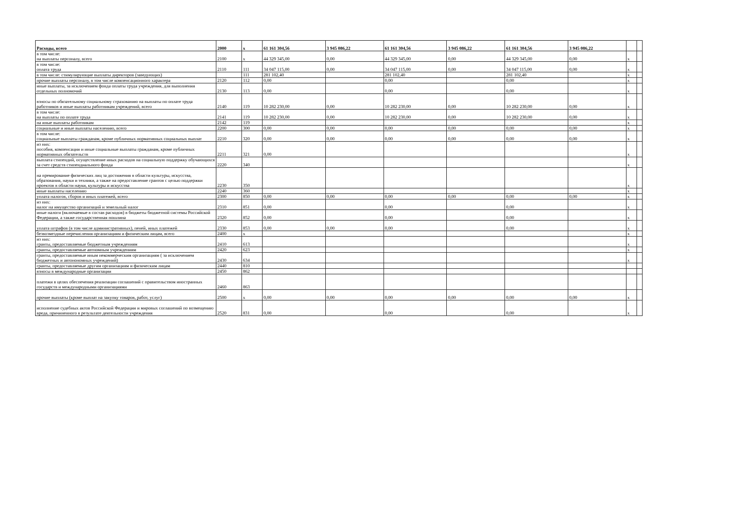| Расходы, всего | 2000 | x | 61 161 304,56 | 3 945 086,22 | 61 161 304,56 | 3 945 086,22 | 61 161 304,56 | 3 945 086,22 | | |
| в том числе: на выплаты персоналу, всего | 2100 | x | 44 329 345,00 | 0,00 | 44 329 345,00 | 0,00 | 44 329 345,00 | 0,00 | x | |
| в том числе: оплата труда | 2110 | 111 | 34 047 115,00 | 0,00 | 34 047 115,00 | 0,00 | 34 047 115,00 | 0,00 | x | |
| в том числе: стимулирующие выплаты директоров (заведующих) | | 111 | 281 102,40 | | 281 102,40 | | 281 102,40 | | x | |
| прочие выплаты персоналу, в том числе компенсационного характера | 2120 | 112 | 0,00 | | 0,00 | | 0,00 | | x | |
| иные выплаты, за исключением фонда оплаты труда учреждения, для выполнения отдельных полномочий | 2130 | 113 | 0,00 | | 0,00 | | 0,00 | | x | |
| взносы по обязательному социальному страхованию на выплаты по оплате труда работников и иные выплаты работникам учреждений, всего | 2140 | 119 | 10 282 230,00 | 0,00 | 10 282 230,00 | 0,00 | 10 282 230,00 | 0,00 | x | |
| в том числе: на выплаты по оплате труда | 2141 | 119 | 10 282 230,00 | 0,00 | 10 282 230,00 | 0,00 | 10 282 230,00 | 0,00 | x | |
| на иные выплаты работникам | 2142 | 119 | | | | | | | x | |
| социальные и иные выплаты населению, всего | 2200 | 300 | 0,00 | 0,00 | 0,00 | 0,00 | 0,00 | 0,00 | x | |
| в том числе: социальные выплаты гражданам, кроме публичных нормативных социальных выплат | 2210 | 320 | 0,00 | 0,00 | 0,00 | 0,00 | 0,00 | 0,00 | x | |
| из них: пособия, компенсации и иные социальные выплаты гражданам, кроме публичных нормативных обязательств | 2211 | 321 | 0,00 | | | | | | x | |
| выплата стипендий, осуществление иных расходов на социальную поддержку обучающихся за счет средств стипендиального фонда | 2220 | 340 | | | | | | | x | |
| на премирование физических лиц за достижения в области культуры, искусства, образования, науки и техники, а также на предоставление грантов с целью поддержки проектов в области науки, культуры и искусства | 2230 | 350 | | | | | | | x | |
| иные выплаты населению | 2240 | 360 | | | | | | | x | |
| уплата налогов, сборов и иных платежей, всего | 2300 | 850 | 0,00 | 0,00 | 0,00 | 0,00 | 0,00 | 0,00 | x | |
| из них: налог на имущество организаций и земельный налог | 2310 | 851 | 0,00 | | 0,00 | | 0,00 | | x | |
| иные налоги (включаемые в состав расходов) в бюджеты бюджетной системы Российской Федерации, а также государственная пошлина | 2320 | 852 | 0,00 | | 0,00 | | 0,00 | | x | |
| уплата штрафов (в том числе административных), пеней, иных платежей | 2330 | 853 | 0,00 | 0,00 | 0,00 | | 0,00 | | x | |
| безвозмездные перечисления организациям и физическим лицам, всего | 2400 | x | | | | | | | x | |
| из них: гранты, предоставляемые бюджетным учреждениям | 2410 | 613 | | | | | | | x | |
| гранты, предоставляемые автномным учреждениям | 2420 | 623 | | | | | | | x | |
| гранты, предоставляемые иным некоммерческим организациям ( за исключением бюджетных и автонономных учреждений) | 2430 | 634 | | | | | | | x | |
| гранты, предоставляемые другим организациям и физическим лицам | 2440 | 810 | | | | | | | | |
| взносы в международные организации | 2450 | 862 | | | | | | | | |
| платежи в целях обеспечения реализации соглашений с правительством иностранных государств и международными организациями | 2460 | 863 | | | | | | | | |
| прочие выплаты (кроме выплат на закупку товаров, работ, услуг) | 2500 | x | 0,00 | 0,00 | 0,00 | 0,00 | 0,00 | 0,00 | x | |
| исполнение судебных актов Российской Федерации и мировых соглашений по возмещению вреда, причиненного в результате деятельности учреждения | 2520 | 831 | 0,00 | | 0,00 | | 0,00 | | x | |